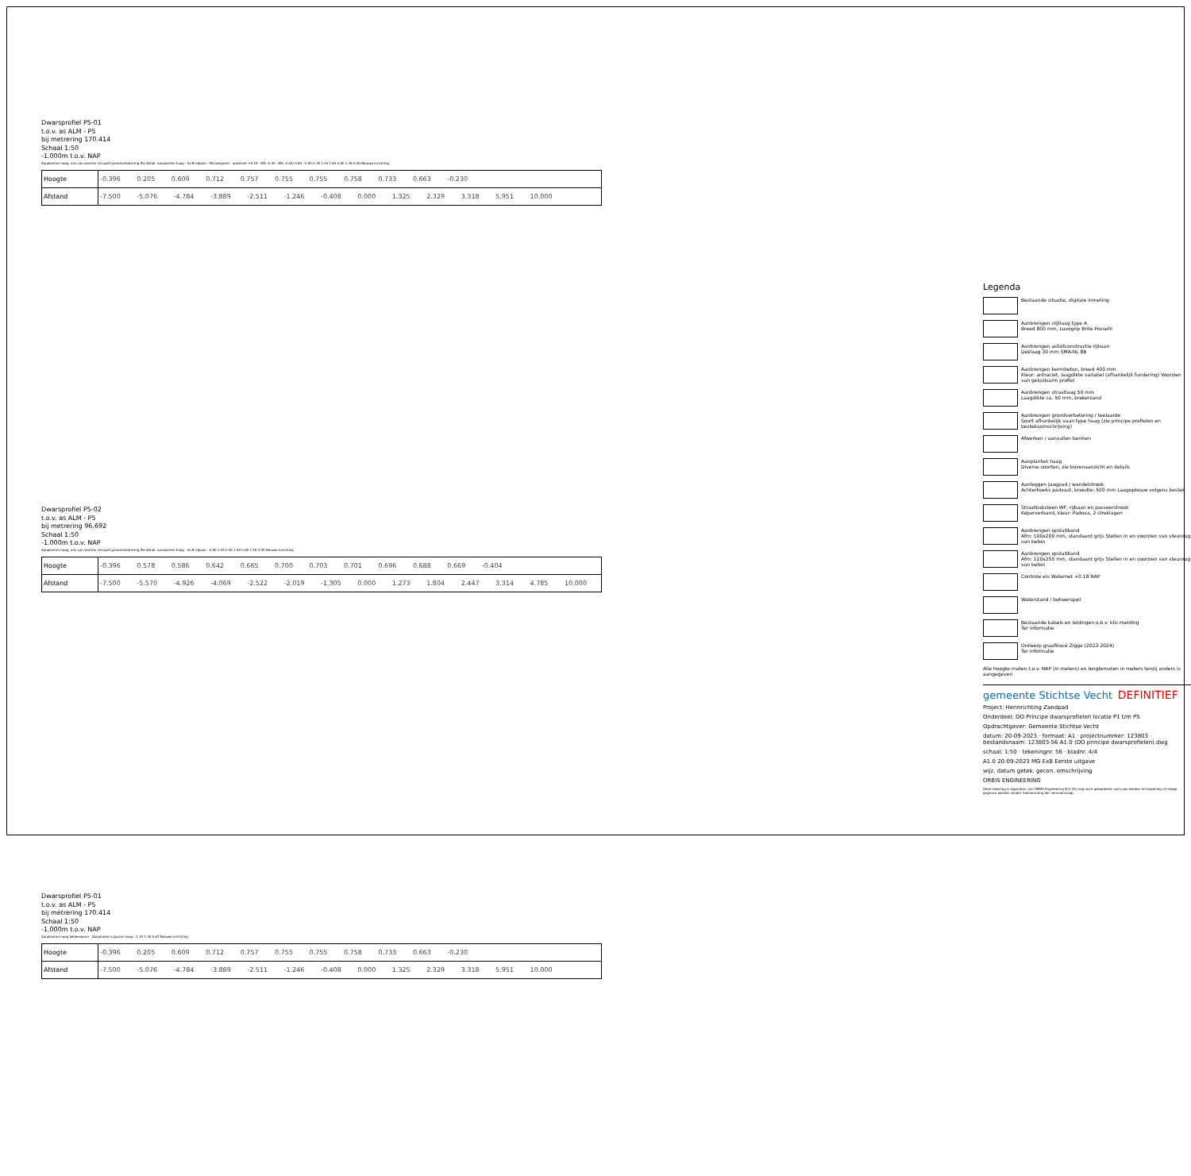Dwarsprofiel P5-01
t.o.v. as ALM - P5
bij metrering 170.414
Schaal 1:50
-1.000m t.o.v. NAP
Aanplanten haag, mix van soorten inclusief grondverbetering Zie detail: aanplanten haag · As-B-rijbaan · Perceelgrens · waternet +0.18 · WS -0.40 · WS -0.40/-0.80 · 0.50 0.15 1.30 1.64 0.80 1.36 0.40 Nieuwe inrichting
| Hoogte | -0.396 0.205 0.609 0.712 0.757 0.755 0.755 0.758 0.733 0.663 -0.230 |
| Afstand | -7.500 -5.076 -4.784 -3.889 -2.511 -1.246 -0.408 0.000 1.325 2.329 3.318 5.951 10.000 |
Dwarsprofiel P5-02
t.o.v. as ALM - P5
bij metrering 96.692
Schaal 1:50
-1.000m t.o.v. NAP
Aanplanten haag, mix van soorten inclusief grondverbetering Zie detail: aanplanten haag · As-B-rijbaan · 0.50 1.05 0.40 1.50 0.80 1.50 0.40 Nieuwe inrichting
| Hoogte | -0.396 0.578 0.586 0.642 0.665 0.700 0.703 0.701 0.696 0.688 0.669 -0.404 |
| Afstand | -7.500 -5.570 -4.926 -4.069 -2.522 -2.019 -1.305 0.000 1.273 1.804 2.447 3.314 4.785 10.000 |
Dwarsprofiel P5-01
t.o.v. as ALM - P5
bij metrering 170.414
Schaal 1:50
-1.000m t.o.v. NAP
Aanplanten haag Veldesdoorn · Aanplanten Liguster haag · 2.15 1.35 0.67 Nieuwe inrichting
| Hoogte | -0.396 0.205 0.609 0.712 0.757 0.755 0.755 0.758 0.733 0.663 -0.230 |
| Afstand | -7.500 -5.076 -4.784 -3.889 -2.511 -1.246 -0.408 0.000 1.325 2.329 3.318 5.951 10.000 |
Legenda
Bestaande situatie, digitale inmeting
Aanbrengen slijtlaag type A
Breed 800 mm, Luvogrip Brite Possehl
Aanbrengen asfaltconstructie rijbaan
Deklaag 30 mm SMA-NL 8B
Aanbrengen bermbeton, breed 400 mm
Kleur: antraciet, laagdikte variabel (afhankelijk fundering) Voorzien van geluidsarm profiel
Aanbrengen straatlaag 50 mm
Laagdikte ca. 50 mm, brekerzand
Aanbrengen grondverbetering / teelaarde
Soort afhankelijk vaan type haag (zie principe profielen en besteksomschrijving)
Afwerken / aanvullen bermen
Aanplanten haag
Diverse soorten, zie bovenaanzicht en details
Aanleggen Jaagpad / wandelstrook
Achterhoeks padvast, breedte: 500 mm Laagopbouw volgens bestek
Straatbaksteen WF, rijbaan en passeerstrook
Keperverband, kleur: Padova, 2 streklagen
Aanbrengen opsluitband
Afm: 100x200 mm, standaard grijs Stellen in en voorzien van steunrug van beton
Aanbrengen opsluitband
Afm: 120x250 mm, standaard grijs Stellen in en voorzien van steunrug van beton
Controle eis Waternet +0.18 NAP
Waterstand / beheerspeil
Bestaande kabels en leidingen o.b.v. klic-melding
Ter informatie
Ontwerp graaftracé Ziggo (2023-2024)
Ter informatie
Alle hoogte maten t.o.v. NAP (in meters) en lengtematen in meters tenzij anders is aangegeven
gemeente Stichtse Vecht DEFINITIEF
Project: Herinrichting Zandpad
Onderdeel: DO Principe dwarsprofielen locatie P1 t/m P5
Opdrachtgever: Gemeente Stichtse Vecht
datum: 20-09-2023 · formaat: A1 · projectnummer: 123803 · bestandsnaam: 123803-56 A1.0 (DO principe dwarsprofielen).dwg
schaal: 1:50 · tekeningnr. 56 · bladnr. 4/4
A1.0 20-09-2023 MG ExB Eerste uitgave
wijz. datum getek. gecon. omschrijving
ORBIS ENGINEERING
Deze tekening is eigendom van ORBIS Engineering B.V. Zij mag noch gekopieerd, noch aan derden ter kopiering of inzage gegeven worden zonder toestemming der vennootschap.